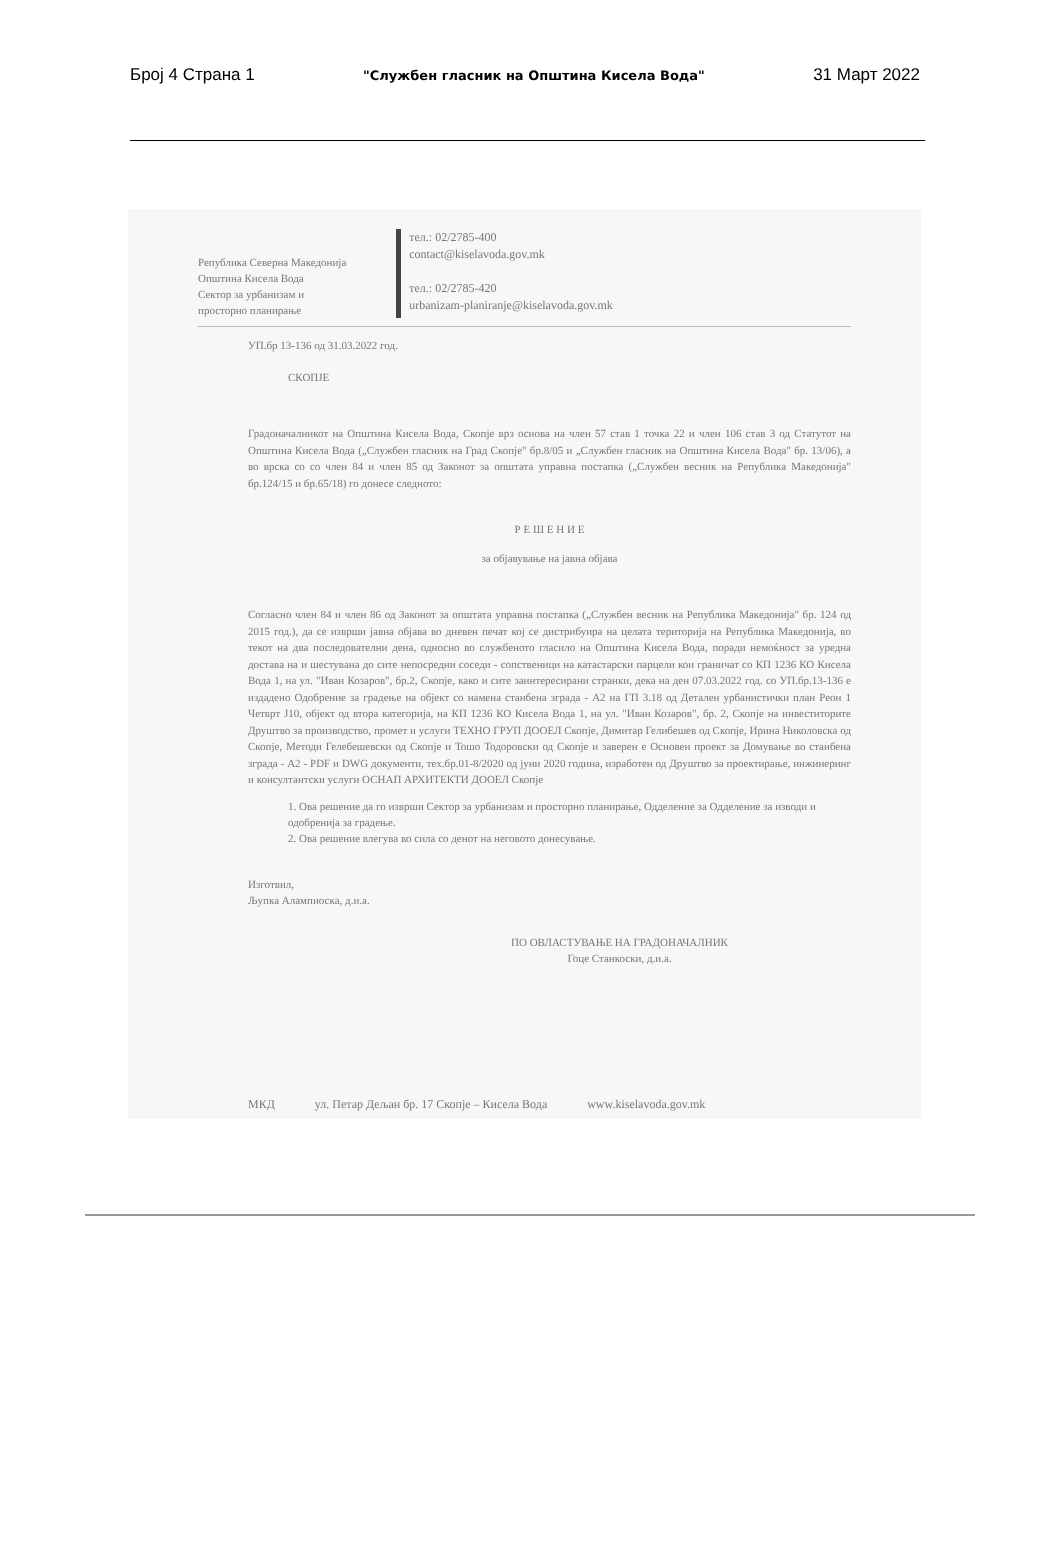Број 4 Страна 1 "Службен гласник на Општина Кисела Вода" 31 Март 2022
Република Северна Македонија
Општина Кисела Вода
Сектор за урбанизам и
просторно планирање
тел.: 02/2785-400
contact@kiselavoda.gov.mk
тел.: 02/2785-420
urbanizam-planiranje@kiselavoda.gov.mk
УП.бр 13-136 од 31.03.2022 год.
СКОПЈЕ
Градоначалникот на Општина Кисела Вода, Скопје врз основа на член 57 став 1 точка 22 и член 106 став 3 од Статутот на Општина Кисела Вода („Службен гласник на Град Скопје" бр.8/05 и „Службен гласник на Општина Кисела Вода" бр. 13/06), а во врска со со член 84 и член 85 од Законот за општата управна постапка („Службен весник на Република Македонија" бр.124/15 и бр.65/18) го донесе следното:
Р Е Ш Е Н И Е
за објавување на јавна објава
Согласно член 84 и член 86 од Законот за општата управна постапка („Службен весник на Република Македонија" бр. 124 од 2015 год.), да се изврши јавна објава во дневен печат кој се дистрибуира на целата територија на Република Македонија, во текот на два последователни дена, односно во службеното гласило на Општина Кисела Вода, поради немоќност за уредна достава на и шестувана до сите непосредни соседи - сопственици на катастарски парцели кои граничат со КП 1236 КО Кисела Вода 1, на ул. "Иван Козаров", бр.2, Скопје, како и сите заинтересирани странки, дека на ден 07.03.2022 год. со УП.бр.13-136 е издадено Одобрение за градење на објект со намена станбена зграда - А2 на ГП 3.18 од Детален урбанистички план Реон 1 Четврт Ј10, објект од втора категорија, на КП 1236 КО Кисела Вода 1, на ул. "Иван Козаров", бр. 2, Скопје на инвеститорите Друштво за производство, промет и услуги ТЕХНО ГРУП ДООЕЛ Скопје, Димитар Гелибешев од Скопје, Ирина Николовска од Скопје, Методи Гелебешевски од Скопје и Тошо Тодоровски од Скопје и заверен е Основен проект за Домување во станбена зграда - А2 - PDF и DWG документи, тех.бр.01-8/2020 од јуни 2020 година, изработен од Друштво за проектирање, инжинеринг и консултантски услуги ОСНАП АРХИТЕКТИ ДООЕЛ Скопје
1. Ова решение да го изврши Сектор за урбанизам и просторно планирање, Одделение за Одделение за изводи и одобренија за градење.
2. Ова решение влегува во сила со денот на неговото донесување.
Изготвил,
Љупка Алампиоска, д.и.а.
ПО ОВЛАСТУВАЊЕ НА ГРАДОНАЧАЛНИК
Гоце Станкоски, д.и.а.
МКД ул. Петар Дељан бр. 17 Скопје – Кисела Вода www.kiselavoda.gov.mk